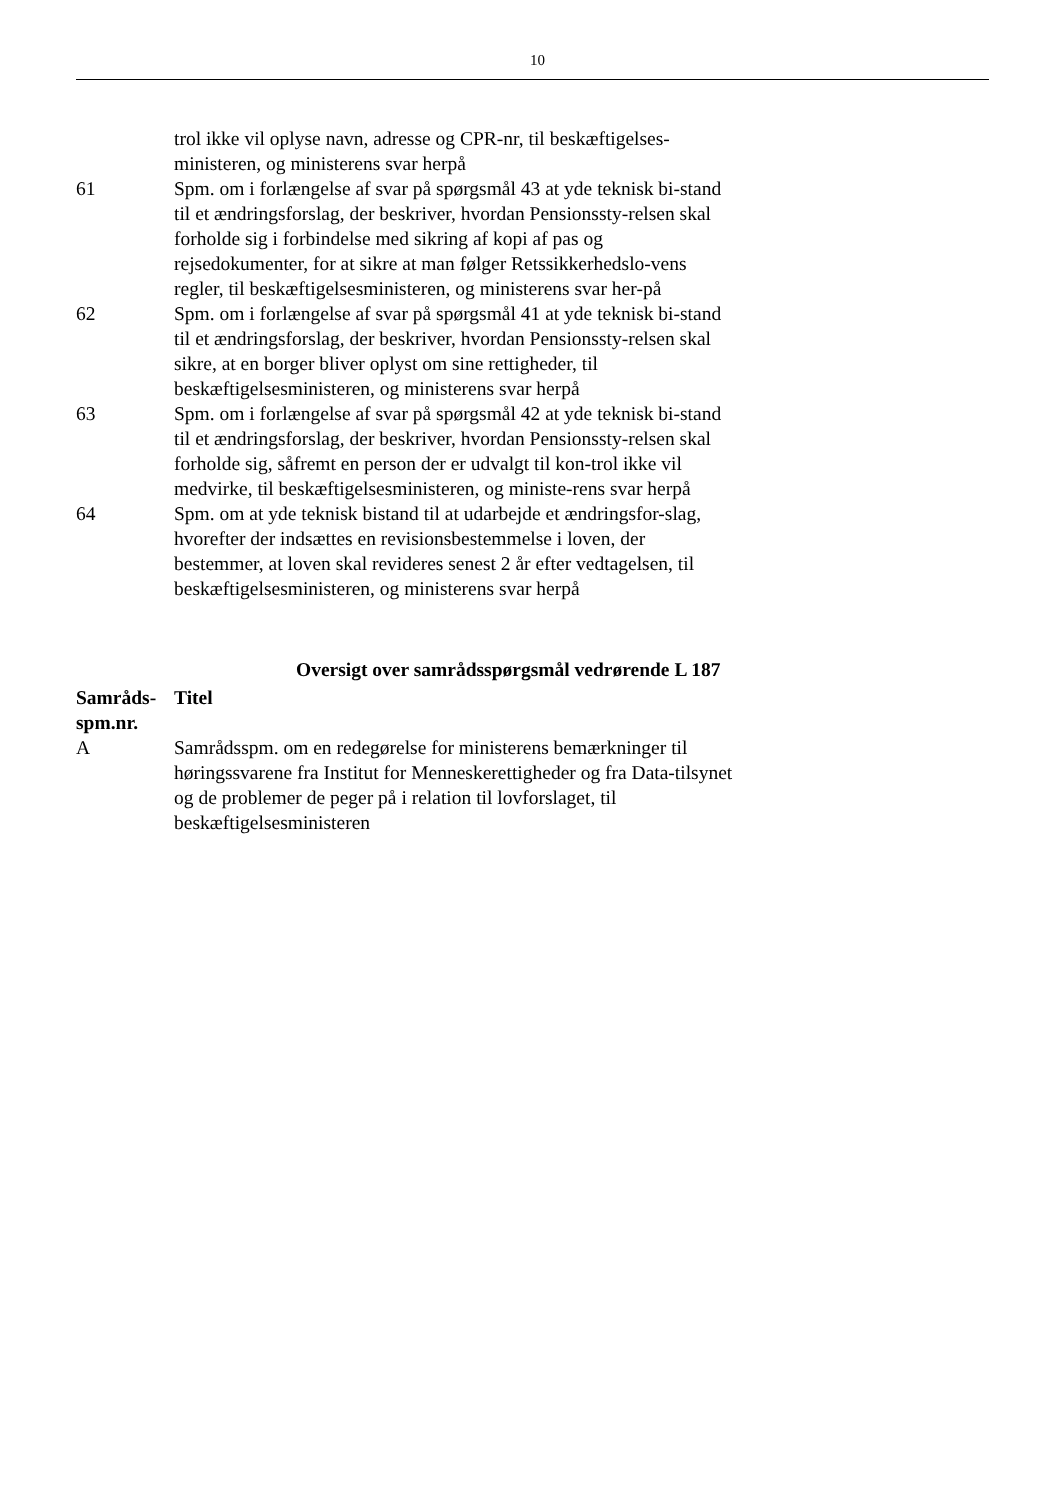10
| | trol ikke vil oplyse navn, adresse og CPR-nr, til beskæftigelses-ministeren, og ministerens svar herpå |
| 61 | Spm. om i forlængelse af svar på spørgsmål 43 at yde teknisk bi-stand til et ændringsforslag, der beskriver, hvordan Pensionssty-relsen skal forholde sig i forbindelse med sikring af kopi af pas og rejsedokumenter, for at sikre at man følger Retssikkerhedslo-vens regler, til beskæftigelsesministeren, og ministerens svar her-på |
| 62 | Spm. om i forlængelse af svar på spørgsmål 41 at yde teknisk bi-stand til et ændringsforslag, der beskriver, hvordan Pensionssty-relsen skal sikre, at en borger bliver oplyst om sine rettigheder, til beskæftigelsesministeren, og ministerens svar herpå |
| 63 | Spm. om i forlængelse af svar på spørgsmål 42 at yde teknisk bi-stand til et ændringsforslag, der beskriver, hvordan Pensionssty-relsen skal forholde sig, såfremt en person der er udvalgt til kon-trol ikke vil medvirke, til beskæftigelsesministeren, og ministe-rens svar herpå |
| 64 | Spm. om at yde teknisk bistand til at udarbejde et ændringsfor-slag, hvorefter der indsættes en revisionsbestemmelse i loven, der bestemmer, at loven skal revideres senest 2 år efter vedtagelsen, til beskæftigelsesministeren, og ministerens svar herpå |
Oversigt over samrådsspørgsmål vedrørende L 187
| Samråds-spm.nr. | Titel |
| --- | --- |
| A | Samrådsspm. om en redegørelse for ministerens bemærkninger til høringssvarene fra Institut for Menneskerettigheder og fra Data-tilsynet og de problemer de peger på i relation til lovforslaget, til beskæftigelsesministeren |